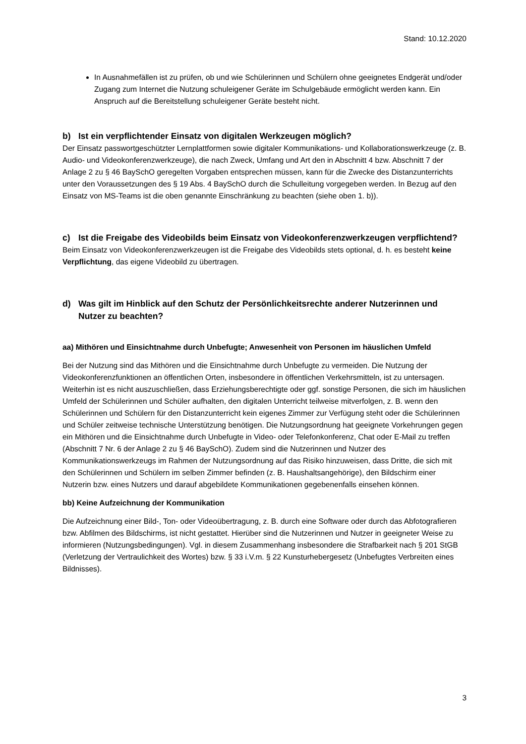Stand: 10.12.2020
In Ausnahmefällen ist zu prüfen, ob und wie Schülerinnen und Schülern ohne geeignetes Endgerät und/oder Zugang zum Internet die Nutzung schuleigener Geräte im Schulgebäude ermöglicht werden kann. Ein Anspruch auf die Bereitstellung schuleigener Geräte besteht nicht.
b) Ist ein verpflichtender Einsatz von digitalen Werkzeugen möglich?
Der Einsatz passwortgeschützter Lernplattformen sowie digitaler Kommunikations- und Kollaborationswerkzeuge (z. B. Audio- und Videokonferenzwerkzeuge), die nach Zweck, Umfang und Art den in Abschnitt 4 bzw. Abschnitt 7 der Anlage 2 zu § 46 BaySchO geregelten Vorgaben entsprechen müssen, kann für die Zwecke des Distanzunterrichts unter den Voraussetzungen des § 19 Abs. 4 BaySchO durch die Schulleitung vorgegeben werden. In Bezug auf den Einsatz von MS-Teams ist die oben genannte Einschränkung zu beachten (siehe oben 1. b)).
c) Ist die Freigabe des Videobilds beim Einsatz von Videokonferenzwerkzeugen verpflichtend?
Beim Einsatz von Videokonferenzwerkzeugen ist die Freigabe des Videobilds stets optional, d. h. es besteht keine Verpflichtung, das eigene Videobild zu übertragen.
d) Was gilt im Hinblick auf den Schutz der Persönlichkeitsrechte anderer Nutzerinnen und Nutzer zu beachten?
aa) Mithören und Einsichtnahme durch Unbefugte; Anwesenheit von Personen im häuslichen Umfeld
Bei der Nutzung sind das Mithören und die Einsichtnahme durch Unbefugte zu vermeiden. Die Nutzung der Videokonferenzfunktionen an öffentlichen Orten, insbesondere in öffentlichen Verkehrsmitteln, ist zu untersagen. Weiterhin ist es nicht auszuschließen, dass Erziehungsberechtigte oder ggf. sonstige Personen, die sich im häuslichen Umfeld der Schülerinnen und Schüler aufhalten, den digitalen Unterricht teilweise mitverfolgen, z. B. wenn den Schülerinnen und Schülern für den Distanzunterricht kein eigenes Zimmer zur Verfügung steht oder die Schülerinnen und Schüler zeitweise technische Unterstützung benötigen. Die Nutzungsordnung hat geeignete Vorkehrungen gegen ein Mithören und die Einsichtnahme durch Unbefugte in Video- oder Telefonkonferenz, Chat oder E-Mail zu treffen (Abschnitt 7 Nr. 6 der Anlage 2 zu § 46 BaySchO). Zudem sind die Nutzerinnen und Nutzer des Kommunikationswerkzeugs im Rahmen der Nutzungsordnung auf das Risiko hinzuweisen, dass Dritte, die sich mit den Schülerinnen und Schülern im selben Zimmer befinden (z. B. Haushaltsangehörige), den Bildschirm einer Nutzerin bzw. eines Nutzers und darauf abgebildete Kommunikationen gegebenenfalls einsehen können.
bb) Keine Aufzeichnung der Kommunikation
Die Aufzeichnung einer Bild-, Ton- oder Videoübertragung, z. B. durch eine Software oder durch das Abfotografieren bzw. Abfilmen des Bildschirms, ist nicht gestattet. Hierüber sind die Nutzerinnen und Nutzer in geeigneter Weise zu informieren (Nutzungsbedingungen). Vgl. in diesem Zusammenhang insbesondere die Strafbarkeit nach § 201 StGB (Verletzung der Vertraulichkeit des Wortes) bzw. § 33 i.V.m. § 22 Kunsturhebergesetz (Unbefugtes Verbreiten eines Bildnisses).
3